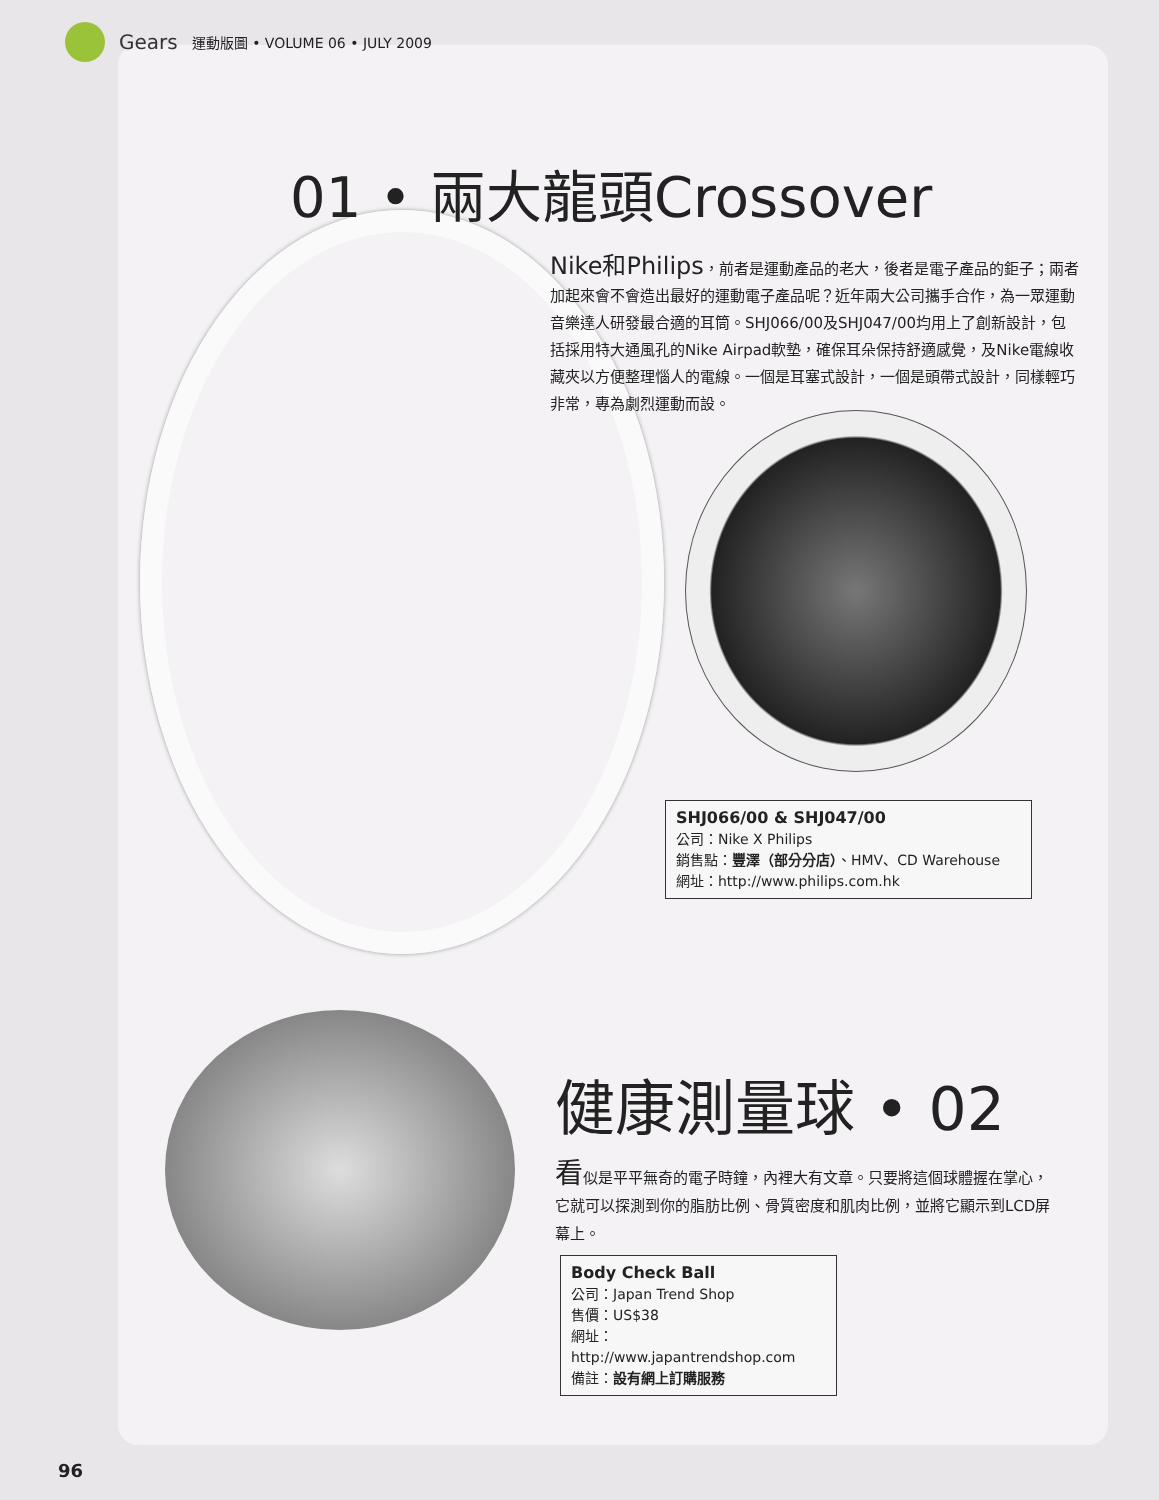Gears 運動版圖 • VOLUME 06 • JULY 2009
01 • 兩大龍頭Crossover
Nike和Philips，前者是運動產品的老大，後者是電子產品的鉅子；兩者加起來會不會造出最好的運動電子產品呢？近年兩大公司攜手合作，為一眾運動音樂達人研發最合適的耳筒。SHJ066/00及SHJ047/00均用上了創新設計，包括採用特大通風孔的Nike Airpad軟墊，確保耳朵保持舒適感覺，及Nike電線收藏夾以方便整理惱人的電線。一個是耳塞式設計，一個是頭帶式設計，同樣輕巧非常，專為劇烈運動而設。
SHJ066/00 & SHJ047/00
公司：Nike X Philips
銷售點：豐澤（部分分店）、HMV、CD Warehouse
網址：http://www.philips.com.hk
健康測量球 • 02
看似是平平無奇的電子時鐘，內裡大有文章。只要將這個球體握在掌心，它就可以探測到你的脂肪比例、骨質密度和肌肉比例，並將它顯示到LCD屏幕上。
Body Check Ball
公司：Japan Trend Shop
售價：US$38
網址：http://www.japantrendshop.com
備註：設有網上訂購服務
96